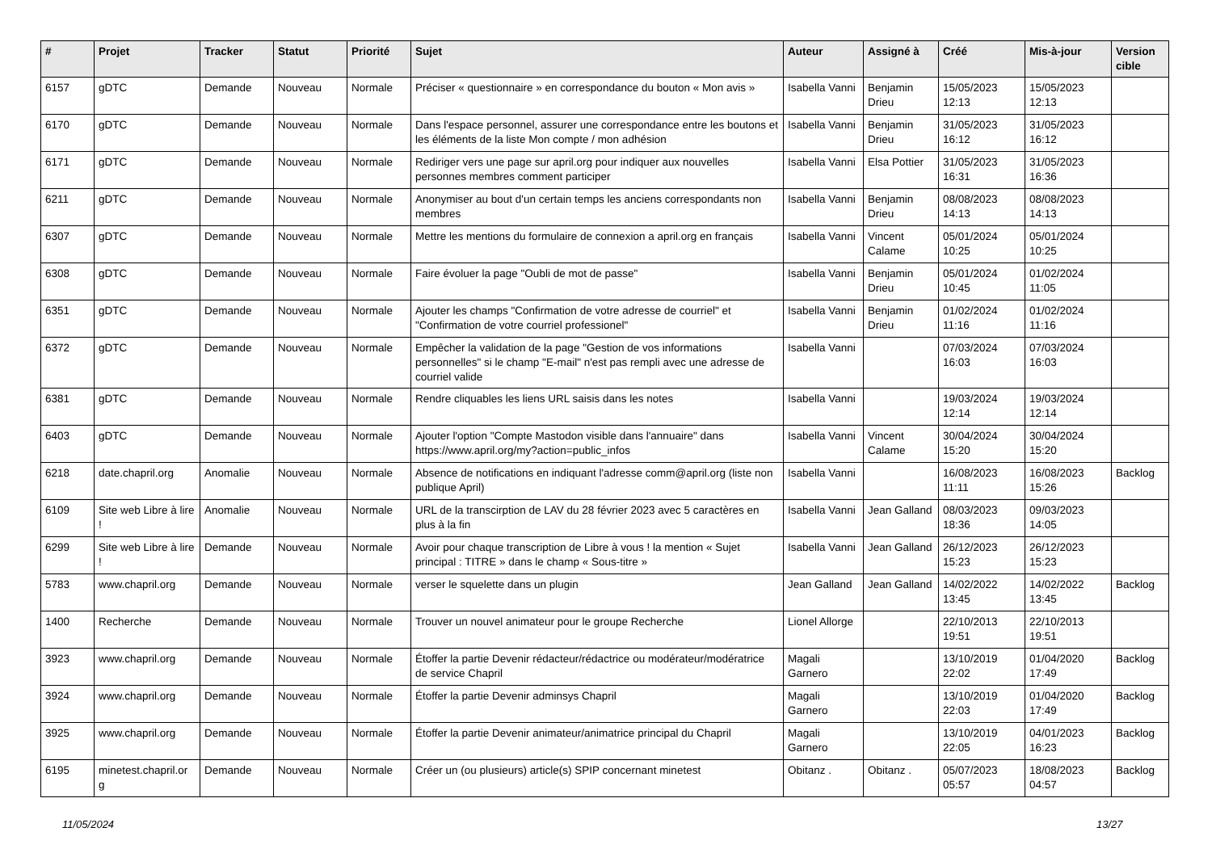| # | Projet | Tracker | Statut | Priorité | Sujet | Auteur | Assigné à | Créé | Mis-à-jour | Version cible |
| --- | --- | --- | --- | --- | --- | --- | --- | --- | --- | --- |
| 6157 | gDTC | Demande | Nouveau | Normale | Préciser « questionnaire » en correspondance du bouton « Mon avis » | Isabella Vanni | Benjamin Drieu | 15/05/2023 12:13 | 15/05/2023 12:13 | |
| 6170 | gDTC | Demande | Nouveau | Normale | Dans l'espace personnel, assurer une correspondance entre les boutons et les éléments de la liste Mon compte / mon adhésion | Isabella Vanni | Benjamin Drieu | 31/05/2023 16:12 | 31/05/2023 16:12 | |
| 6171 | gDTC | Demande | Nouveau | Normale | Rediriger vers une page sur april.org pour indiquer aux nouvelles personnes membres comment participer | Isabella Vanni | Elsa Pottier | 31/05/2023 16:31 | 31/05/2023 16:36 | |
| 6211 | gDTC | Demande | Nouveau | Normale | Anonymiser au bout d'un certain temps les anciens correspondants non membres | Isabella Vanni | Benjamin Drieu | 08/08/2023 14:13 | 08/08/2023 14:13 | |
| 6307 | gDTC | Demande | Nouveau | Normale | Mettre les mentions du formulaire de connexion a april.org en français | Isabella Vanni | Vincent Calame | 05/01/2024 10:25 | 05/01/2024 10:25 | |
| 6308 | gDTC | Demande | Nouveau | Normale | Faire évoluer la page "Oubli de mot de passe" | Isabella Vanni | Benjamin Drieu | 05/01/2024 10:45 | 01/02/2024 11:05 | |
| 6351 | gDTC | Demande | Nouveau | Normale | Ajouter les champs "Confirmation de votre adresse de courriel" et "Confirmation de votre courriel professionel" | Isabella Vanni | Benjamin Drieu | 01/02/2024 11:16 | 01/02/2024 11:16 | |
| 6372 | gDTC | Demande | Nouveau | Normale | Empêcher la validation de la page "Gestion de vos informations personnelles" si le champ "E-mail" n'est pas rempli avec une adresse de courriel valide | Isabella Vanni | | 07/03/2024 16:03 | 07/03/2024 16:03 | |
| 6381 | gDTC | Demande | Nouveau | Normale | Rendre cliquables les liens URL saisis dans les notes | Isabella Vanni | | 19/03/2024 12:14 | 19/03/2024 12:14 | |
| 6403 | gDTC | Demande | Nouveau | Normale | Ajouter l'option "Compte Mastodon visible dans l'annuaire" dans https://www.april.org/my?action=public_infos | Isabella Vanni | Vincent Calame | 30/04/2024 15:20 | 30/04/2024 15:20 | |
| 6218 | date.chapril.org | Anomalie | Nouveau | Normale | Absence de notifications en indiquant l'adresse comm@april.org (liste non publique April) | Isabella Vanni | | 16/08/2023 11:11 | 16/08/2023 15:26 | Backlog |
| 6109 | Site web Libre à lire ! | Anomalie | Nouveau | Normale | URL de la transcirption de LAV du 28 février 2023 avec 5 caractères en plus à la fin | Isabella Vanni | Jean Galland | 08/03/2023 18:36 | 09/03/2023 14:05 | |
| 6299 | Site web Libre à lire ! | Demande | Nouveau | Normale | Avoir pour chaque transcription de Libre à vous ! la mention « Sujet principal : TITRE » dans le champ « Sous-titre » | Isabella Vanni | Jean Galland | 26/12/2023 15:23 | 26/12/2023 15:23 | |
| 5783 | www.chapril.org | Demande | Nouveau | Normale | verser le squelette dans un plugin | Jean Galland | Jean Galland | 14/02/2022 13:45 | 14/02/2022 13:45 | Backlog |
| 1400 | Recherche | Demande | Nouveau | Normale | Trouver un nouvel animateur pour le groupe Recherche | Lionel Allorge | | 22/10/2013 19:51 | 22/10/2013 19:51 | |
| 3923 | www.chapril.org | Demande | Nouveau | Normale | Étoffer la partie Devenir rédacteur/rédactrice ou modérateur/modératrice de service Chapril | Magali Garnero | | 13/10/2019 22:02 | 01/04/2020 17:49 | Backlog |
| 3924 | www.chapril.org | Demande | Nouveau | Normale | Étoffer la partie Devenir adminsys Chapril | Magali Garnero | | 13/10/2019 22:03 | 01/04/2020 17:49 | Backlog |
| 3925 | www.chapril.org | Demande | Nouveau | Normale | Étoffer la partie Devenir animateur/animatrice principal du Chapril | Magali Garnero | | 13/10/2019 22:05 | 04/01/2023 16:23 | Backlog |
| 6195 | minetest.chapril.or g | Demande | Nouveau | Normale | Créer un (ou plusieurs) article(s) SPIP concernant minetest | Obitanz . | Obitanz . | 05/07/2023 05:57 | 18/08/2023 04:57 | Backlog |
11/05/2024 13/27